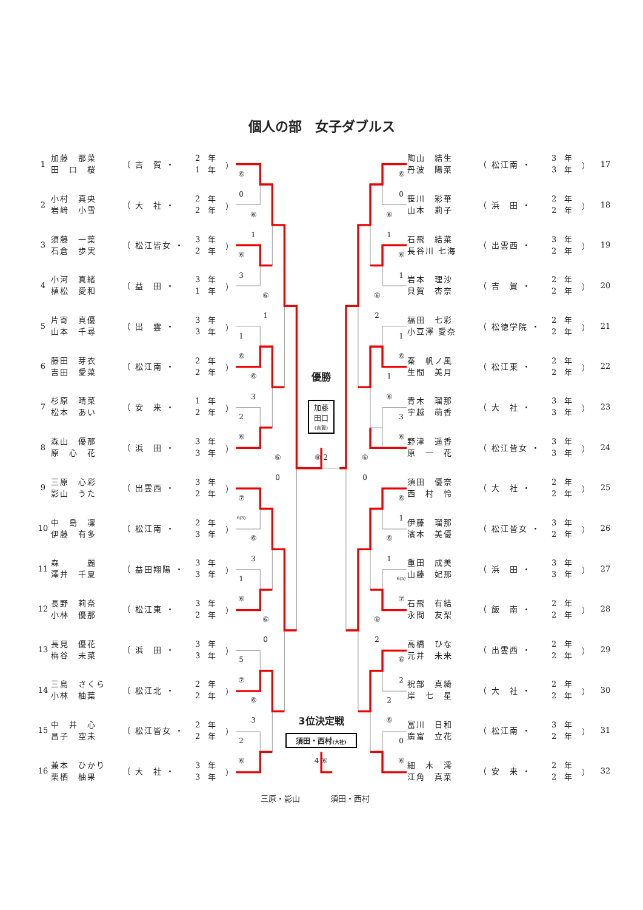個人の部　女子ダブルス
| 1 | 加藤 那菜 田 口 桜 | （ 吉 賀 ・ | 2 年 1 年 | ） |
| 2 | 小村 真央 岩﨑 小雪 | （ 大 社 ・ | 2 年 2 年 | ） |
| 3 | 須藤 一葉 石倉 歩実 | （ 松江皆女 ・ | 3 年 2 年 | ） |
| 4 | 小河 真緒 植松 愛和 | （ 益 田 ・ | 3 年 1 年 | ） |
| 5 | 片寄 真優 山本 千尋 | （ 出 雲 ・ | 3 年 3 年 | ） |
| 6 | 藤田 芽衣 吉田 愛菜 | （ 松江南 ・ | 2 年 2 年 | ） |
| 7 | 杉原 晴菜 松本 あい | （ 安 来 ・ | 1 年 2 年 | ） |
| 8 | 森山 優那 原 心 花 | （ 浜 田 ・ | 3 年 3 年 | ） |
| 9 | 三原 心彩 影山 うた | （ 出雲西 ・ | 3 年 2 年 | ） |
| 10 | 中 島 凜 伊藤 有多 | （ 松江南 ・ | 2 年 3 年 | ） |
| 11 | 森 麗 澤井 千夏 | （ 益田翔陽 ・ | 3 年 3 年 | ） |
| 12 | 長野 莉奈 小林 優那 | （ 松江東 ・ | 3 年 2 年 | ） |
| 13 | 長見 優花 梅谷 未菜 | （ 浜 田 ・ | 3 年 3 年 | ） |
| 14 | 三島 さくら 小林 柚葉 | （ 松江北 ・ | 2 年 2 年 | ） |
| 15 | 中 井 心 昌子 空未 | （ 松江皆女 ・ | 2 年 2 年 | ） |
| 16 | 兼本 ひかり 栗栖 柚果 | （ 大 社 ・ | 3 年 3 年 | ） |
⑥
0
⑥
1
⑥
3
⑥
1
1
⑥
⑥
3
2
⑥
⑥
0
⑦
6(3)
⑥
3
1
⑥
⑥
0
5
⑦
⑥
3
2
⑥
優勝
加藤
田口
(吉賀)
⑧ 2
3位決定戦
須田・西村(大社)
4 ⑥
⑥
0
⑥
2
⑥
2
⑥
1
1
⑥
⑥
1
2
⑥
⑥
0
⑥
1
1
⑥
3
⑥
⑥
1
6(5)
⑦
⑥
2
0
⑥
| 陶山 結生 丹波 陽菜 | （ 松江南 ・ | 3 年 3 年 | ） | 17 |
| 笹川 彩華 山本 莉子 | （ 浜 田 ・ | 2 年 2 年 | ） | 18 |
| 石飛 結菜 長谷川 七海 | （ 出雲西 ・ | 3 年 2 年 | ） | 19 |
| 岩本 理沙 貝賀 杏奈 | （ 吉 賀 ・ | 2 年 2 年 | ） | 20 |
| 福田 七彩 小豆澤 愛奈 | （ 松徳学院 ・ | 2 年 2 年 | ） | 21 |
| 秦 帆ノ風 生間 美月 | （ 松江東 ・ | 2 年 2 年 | ） | 22 |
| 青木 瑠那 宇越 萌香 | （ 大 社 ・ | 3 年 3 年 | ） | 23 |
| 野津 遥香 原 一 花 | （ 松江皆女 ・ | 3 年 3 年 | ） | 24 |
| 須田 優奈 西 村 怜 | （ 大 社 ・ | 2 年 2 年 | ） | 25 |
| 伊藤 瑠那 濱本 美優 | （ 松江皆女 ・ | 3 年 2 年 | ） | 26 |
| 重田 成美 山藤 妃那 | （ 浜 田 ・ | 3 年 3 年 | ） | 27 |
| 石飛 有結 永間 友梨 | （ 飯 南 ・ | 2 年 2 年 | ） | 28 |
| 高橋 ひな 元井 未来 | （ 出雲西 ・ | 2 年 2 年 | ） | 29 |
| 祝部 真綺 岸 七 星 | （ 大 社 ・ | 2 年 2 年 | ） | 30 |
| 冨川 日和 廣富 立花 | （ 松江南 ・ | 3 年 2 年 | ） | 31 |
| 細 木 澪 江角 真菜 | （ 安 来 ・ | 2 年 2 年 | ） | 32 |
三原・影山 須田・西村